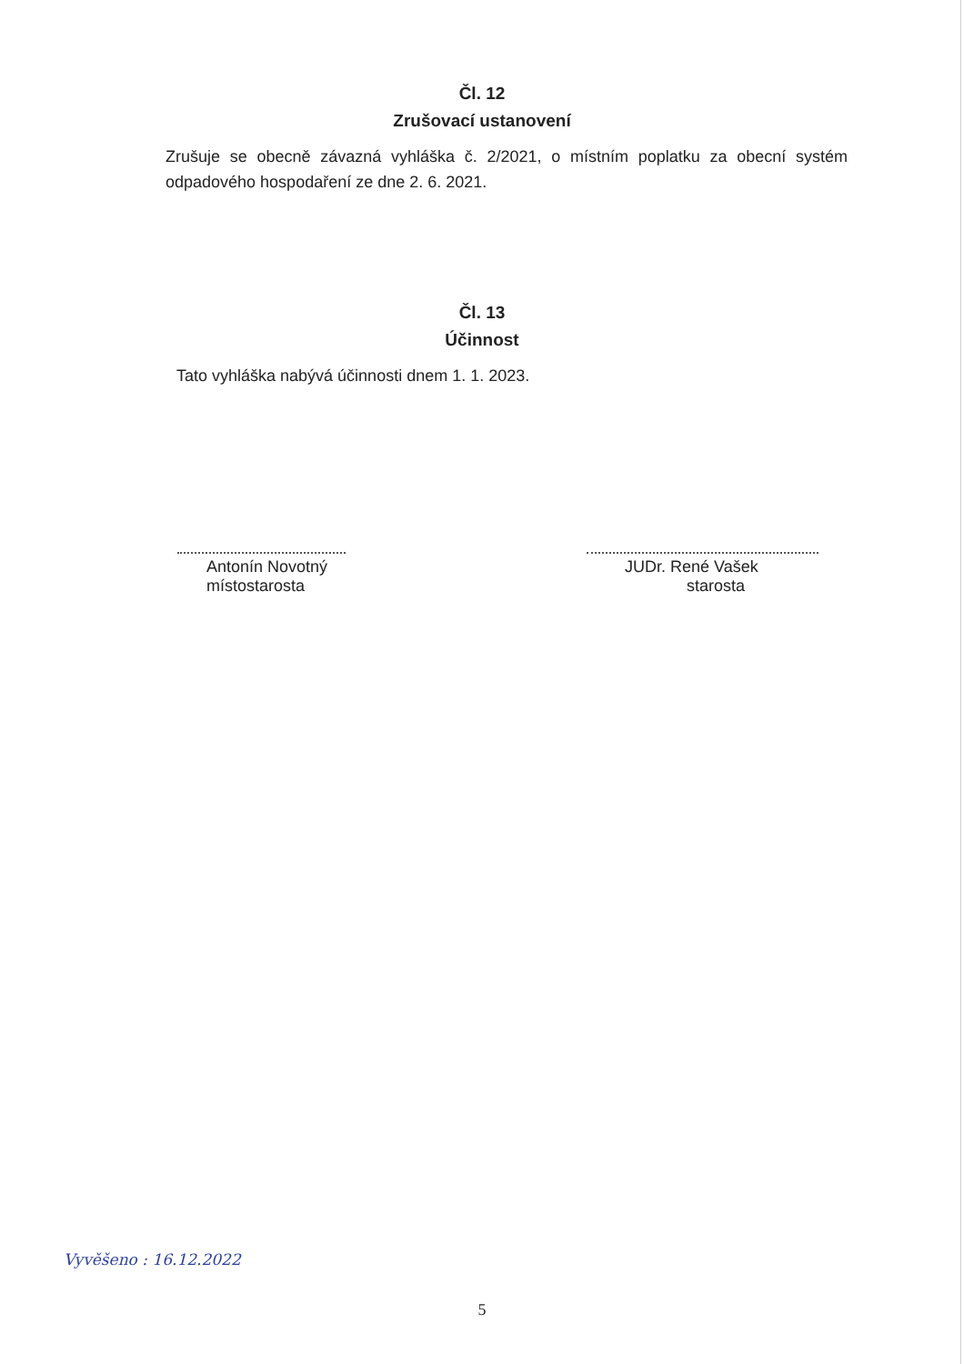Čl. 12
Zrušovací ustanovení
Zrušuje se obecně závazná vyhláška č. 2/2021, o místním poplatku za obecní systém odpadového hospodaření ze dne 2. 6. 2021.
Čl. 13
Účinnost
Tato vyhláška nabývá účinnosti dnem 1. 1. 2023.
Antonín Novotný
místostarosta
JUDr. René Vašek
starosta
Vyvěšeno : 16.12.2022
5